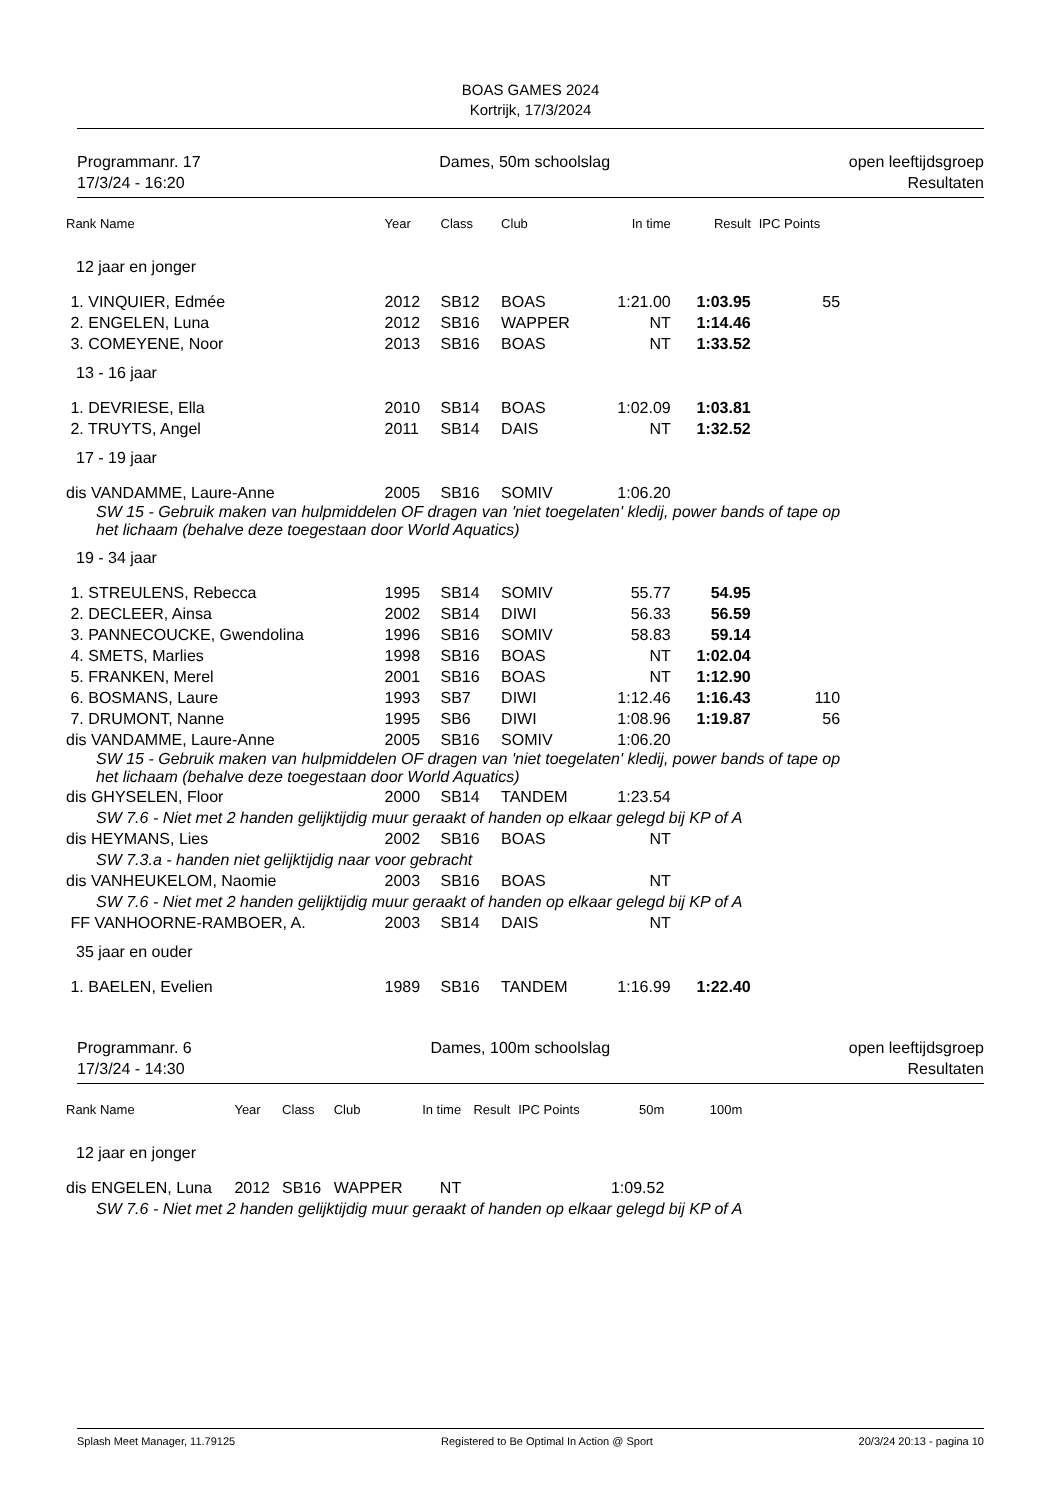BOAS GAMES 2024
Kortrijk, 17/3/2024
Programmanr. 17
17/3/24 - 16:20
Dames, 50m schoolslag open leeftijdsgroep
Resultaten
| Rank Name | Year | Class | Club | In time | Result | IPC Points |
| --- | --- | --- | --- | --- | --- | --- |
| 12 jaar en jonger | | | | | | |
| 1. VINQUIER, Edmée | 2012 | SB12 | BOAS | 1:21.00 | 1:03.95 | 55 |
| 2. ENGELEN, Luna | 2012 | SB16 | WAPPER | NT | 1:14.46 | |
| 3. COMEYENE, Noor | 2013 | SB16 | BOAS | NT | 1:33.52 | |
| 13 - 16 jaar | | | | | | |
| 1. DEVRIESE, Ella | 2010 | SB14 | BOAS | 1:02.09 | 1:03.81 | |
| 2. TRUYTS, Angel | 2011 | SB14 | DAIS | NT | 1:32.52 | |
| 17 - 19 jaar | | | | | | |
| dis VANDAMME, Laure-Anne | 2005 | SB16 | SOMIV | 1:06.20 | | |
| SW 15 - Gebruik maken van hulpmiddelen OF dragen van 'niet toegelaten' kledij, power bands of tape op het lichaam (behalve deze toegestaan door World Aquatics) | | | | | | |
| 19 - 34 jaar | | | | | | |
| 1. STREULENS, Rebecca | 1995 | SB14 | SOMIV | 55.77 | 54.95 | |
| 2. DECLEER, Ainsa | 2002 | SB14 | DIWI | 56.33 | 56.59 | |
| 3. PANNECOUCKE, Gwendolina | 1996 | SB16 | SOMIV | 58.83 | 59.14 | |
| 4. SMETS, Marlies | 1998 | SB16 | BOAS | NT | 1:02.04 | |
| 5. FRANKEN, Merel | 2001 | SB16 | BOAS | NT | 1:12.90 | |
| 6. BOSMANS, Laure | 1993 | SB7 | DIWI | 1:12.46 | 1:16.43 | 110 |
| 7. DRUMONT, Nanne | 1995 | SB6 | DIWI | 1:08.96 | 1:19.87 | 56 |
| dis VANDAMME, Laure-Anne | 2005 | SB16 | SOMIV | 1:06.20 | | |
| SW 15 - Gebruik maken van hulpmiddelen OF dragen van 'niet toegelaten' kledij, power bands of tape op het lichaam (behalve deze toegestaan door World Aquatics) | | | | | | |
| dis GHYSELEN, Floor | 2000 | SB14 | TANDEM | 1:23.54 | | |
| SW 7.6 - Niet met 2 handen gelijktijdig muur geraakt of handen op elkaar gelegd bij KP of A | | | | | | |
| dis HEYMANS, Lies | 2002 | SB16 | BOAS | NT | | |
| SW 7.3.a - handen niet gelijktijdig naar voor gebracht | | | | | | |
| dis VANHEUKELOM, Naomie | 2003 | SB16 | BOAS | NT | | |
| SW 7.6 - Niet met 2 handen gelijktijdig muur geraakt of handen op elkaar gelegd bij KP of A | | | | | | |
| FF VANHOORNE-RAMBOER, A. | 2003 | SB14 | DAIS | NT | | |
| 35 jaar en ouder | | | | | | |
| 1. BAELEN, Evelien | 1989 | SB16 | TANDEM | 1:16.99 | 1:22.40 | |
Programmanr. 6
17/3/24 - 14:30
Dames, 100m schoolslag open leeftijdsgroep
Resultaten
| Rank Name | Year | Class | Club | In time | Result | IPC Points | 50m | 100m |
| --- | --- | --- | --- | --- | --- | --- | --- | --- |
| 12 jaar en jonger | | | | | | | | |
| dis ENGELEN, Luna | 2012 | SB16 | WAPPER | NT | | | 1:09.52 | |
| SW 7.6 - Niet met 2 handen gelijktijdig muur geraakt of handen op elkaar gelegd bij KP of A | | | | | | | | |
Splash Meet Manager, 11.79125 Registered to Be Optimal In Action @ Sport 20/3/24 20:13 - pagina 10